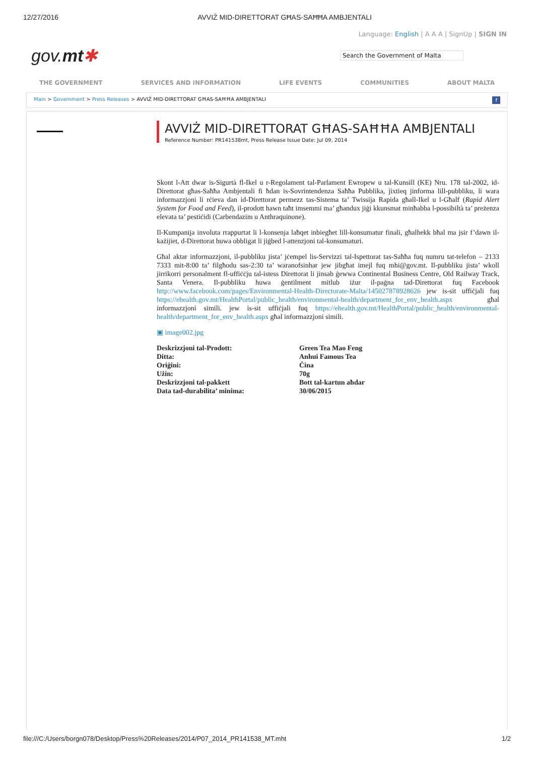12/27/2016 AVVIŻ MID-DIRETTORAT GĦAS-SAĦĦA AMBJENTALI
Language: English | A A A | SignUp | SIGN IN
gov.mt✱ Search the Government of Malta
THE GOVERNMENT SERVICES AND INFORMATION LIFE EVENTS COMMUNITIES ABOUT MALTA
Main > Government > Press Releases > AVVIŻ MID-DIRETTORAT GĦAS-SAĦĦA AMBJENTALI f
AVVIŻ MID-DIRETTORAT GĦAS-SAĦĦA AMBJENTALI
Reference Number: PR141538mt, Press Release Issue Date: Jul 09, 2014
Skont l-Att dwar is-Sigurtà fl-Ikel u r-Regolament tal-Parlament Ewropew u tal-Kunsill (KE) Nru. 178 tal-2002, id-Direttorat għas-Saħħa Ambjentali fi ħdan is-Sovrintendenza Saħħa Pubblika, jixtieq jinforma lill-pubbliku, li wara informazzjoni li rċieva dan id-Direttorat permezz tas-Sistema ta’ Twissija Rapida għall-Ikel u l-Għalf (Rapid Alert System for Food and Feed), il-prodott hawn taħt imsemmi ma’ għandux jiġi kkunsmat minħabba l-possibiltà ta’ preżenza elevata ta’ pestiċidi (Carbendazim u Anthraquinone).
Il-Kumpanija involuta rrappurtat li l-konsenja laħqet inbiegħet lill-konsumatur finali, għalhekk bħal ma jsir f’dawn il-każijiet, d-Direttorat huwa obbligat li jiġbed l-attenzjoni tal-konsumaturi.
Għal aktar informazzjoni, il-pubbliku jista’ jċempel lis-Servizzi tal-Ispettorat tas-Saħħa fuq numru tat-telefon – 2133 7333 mit-8:00 ta’ filgħodu sas-2:30 ta’ waranofsinhar jew jibgħat imejl fuq mhi@gov.mt. Il-pubbliku jista’ wkoll jirrikorri personalment fl-uffiċċju tal-istess Direttorat li jinsab ġewwa Continental Business Centre, Old Railway Track, Santa Venera. Il-pubbliku huwa ġentilment mitlub iżur il-paġna tad-Direttorat fuq Facebook http://www.facebook.com/pages/Environmental-Health-Directorate-Malta/145027878928626 jew is-sit uffiċjali fuq https://ehealth.gov.mt/HealthPortal/public_health/environmental-health/department_for_env_health.aspx għal informazzjoni simili. jew is-sit uffiċjali fuq https://ehealth.gov.mt/HealthPortal/public_health/environmental-health/department_for_env_health.aspx għal informazzjoni simili.
▣ image002.jpg
| Deskrizzjoni tal-Prodott: | Green Tea Mao Feng |
| Ditta: | Anhui Famous Tea |
| Oriġini: | Ċina |
| Użin: | 70g |
| Deskrizzjoni tal-pakkett | Bott tal-kartun aħdar |
| Data tad-durabilita’ minima: | 30/06/2015 |
file:///C:/Users/borgn078/Desktop/Press%20Releases/2014/P07_2014_PR141538_MT.mht 1/2